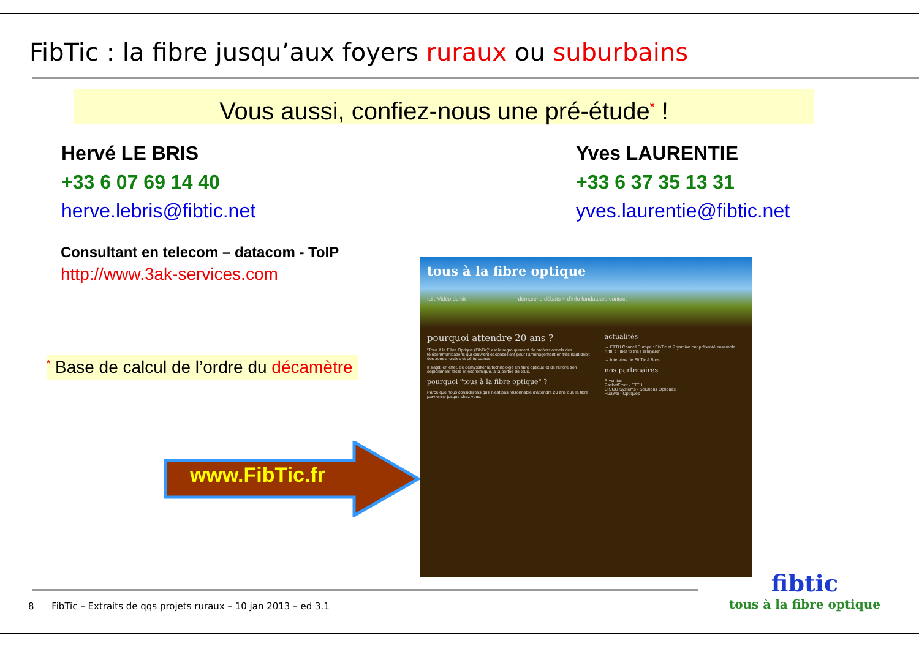FibTic : la fibre jusqu’aux foyers ruraux ou suburbains
Vous aussi, confiez-nous une pré-étude<sup>*</sup> !
Hervé LE BRIS
+33 6 07 69 14 40
herve.lebris@fibtic.net
Yves LAURENTIE
+33 6 37 35 13 31
yves.laurentie@fibtic.net
Consultant en telecom – datacom - ToIP
http://www.3ak-services.com
<sup>*</sup> Base de calcul de l’ordre du décamètre
www.FibTic.fr
tous à la fibre optique
Ici : Vidéo du kit démarche débats + d'info fondateurs contact
pourquoi attendre 20 ans ?
"Tous à la Fibre Optique (FibTic)" est le regroupement de professionnels des télécommunications qui œuvrent et conseillent pour l'aménagement en très haut débit des zones rurales et périurbaines.
Il s'agit, en effet, de démystifier la technologie en fibre optique et de rendre son déploiement facile et économique, à la portée de tous.
pourquoi "tous à la fibre optique" ?
Parce que nous considérons qu'il n'est pas raisonnable d'attendre 20 ans que la fibre parvienne jusque chez vous.
actualités
→ FTTH Council Europe : FibTic et Prysmian ont présenté ensemble "FttF : Fiber to the Farmyard"
→ Interview de FibTic à Brest
nos partenaires
Prysmian
PacketFront - FTTH
CISCO Systems - Solutions Optiques
Huawei - Optiques
fibtic
tous à la fibre optique
8 FibTic – Extraits de qqs projets ruraux – 10 jan 2013 – ed 3.1